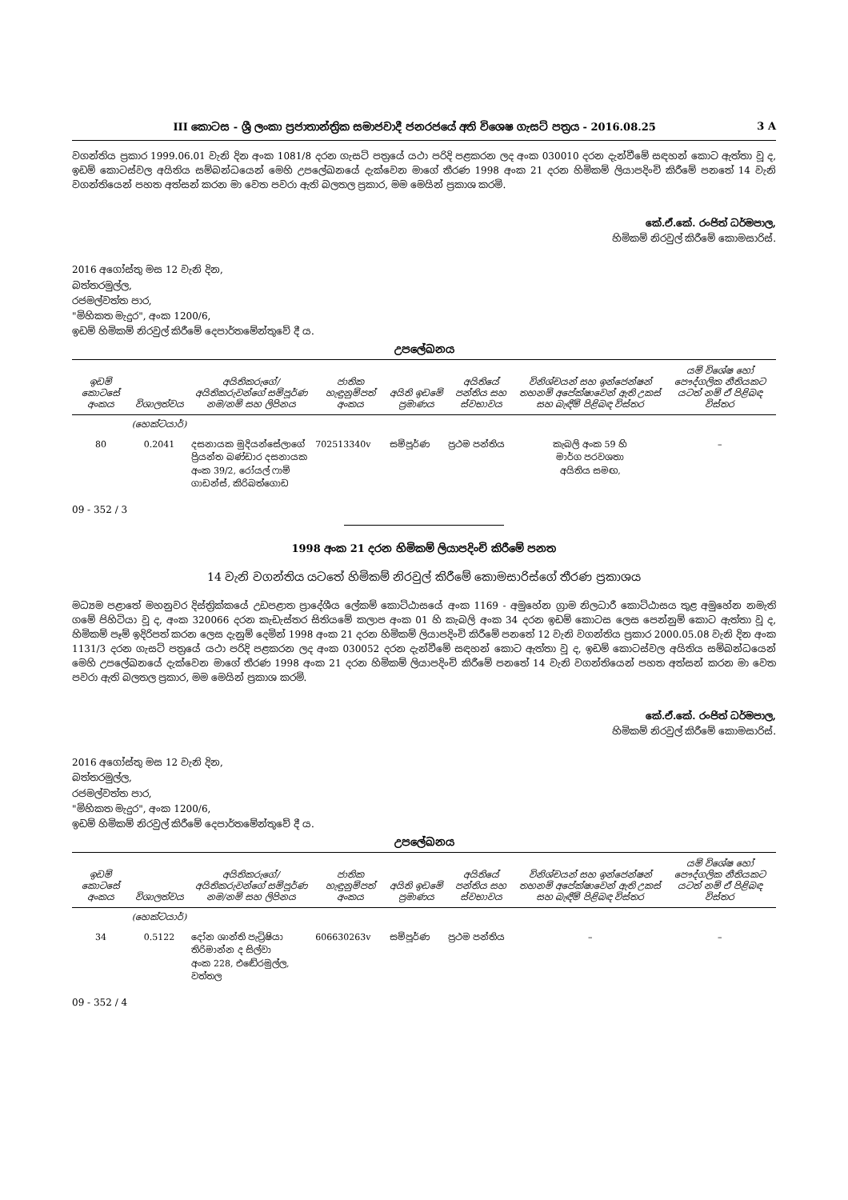III කොටස - ශ්‍රී ලංකා ප්‍රජාතාන්ත්‍රික සමාජවාදී ජනරජයේ අති විශෙෂ ගැසට් පත්‍රය - 2016.08.25 3 A
වගන්තිය ප්‍රකාර 1999.06.01 වැනි දින අංක 1081/8 දරන ගැසට් පත්‍රයේ යථා පරිදි පළකරන ලද අංක 030010 දරන දැන්වීමේ සඳහන් කොට ඇත්තා වූ ද, ඉඩම් කොටස්වල අයිතිය සම්බන්ධයෙන් මෙහි උපලේඛනයේ දැක්වෙන මාගේ තීරණ 1998 අංක 21 දරන හිමිකම් ලියාපදිංචි කිරීමේ පනතේ 14 වැනි වගන්තියෙන් පහත අත්සන් කරන මා වෙත පවරා ඇති බලතල ප්‍රකාර, මම මෙයින් ප්‍රකාශ කරමි.
කේ.ඒ.කේ. රංජිත් ධර්මපාල,
හිමිකම් නිරවුල් කිරීමේ කොමසාරිස්.
2016 අගෝස්තු මස 12 වැනි දින,
බත්තරමුල්ල,
රජමල්වත්ත පාර,
"මිහිකත මැදුර", අංක 1200/6,
ඉඩම් හිමිකම් නිරවුල් කිරීමේ දෙපාර්තමේන්තුවේ දී ය.
උපලේඛනය
| ඉඩම් කොටසේ අංකය | විශාලත්වය | අයිතිකරුගේ/අයිතිකරුවන්ගේ සම්පූර්ණ නම/නම් සහ ලිපිනය | ජාතික හැඳුනුම්පත් අංකය | අයිති ඉඩමේ ප්‍රමාණය | අයිතියේ පන්තිය සහ ස්වභාවය | විනිශ්චයන් සහ ඉන්ජෙන්ෂන් තහනම් අපේක්ෂාවෙන් ඇති උකස් සහ බැඳීම් පිළිබඳ විස්තර | යම් විශේෂ හෝ පෞද්ගලික නීතියකට යටත් නම් ඒ පිළිබඳ විස්තර |
| --- | --- | --- | --- | --- | --- | --- | --- |
| | (හෙක්ටයාර්) | | | | | | |
| 80 | 0.2041 | දසනායක මුදියන්සේලාගේ ප්‍රියන්ත බණ්ඩාර දසනායක අංක 39/2, රෝයල් ෆාම් ගාඩන්ස්, කිරිබත්ගොඩ | 702513340v | සම්පූර්ණ | ප්‍රථම පන්තිය | කැබලි අංක 59 හි මාර්ග පරවශතා අයිතිය සමඟ, | – |
09 - 352 / 3
1998 අංක 21 දරන හිමිකම් ලියාපදිංචි කිරීමේ පනත
14 වැනි වගන්තිය යටතේ හිමිකම් නිරවුල් කිරීමේ කොමසාරිස්ගේ තීරණ ප්‍රකාශය
මධ්‍යම පළාතේ මහනුවර දිස්ත්‍රික්කයේ උඩපළාත ප්‍රාදේශීය ලේකම් කොට්ඨාසයේ අංක 1169 - අමුහේන ග්‍රාම නිලධාරී කොට්ඨාසය තුළ අමුහේන නමැති ගමේ පිහිටියා වූ ද, අංක 320066 දරන කැඩැස්තර සිතියමේ කලාප අංක 01 හි කැබලි අංක 34 දරන ඉඩම් කොටස ලෙස පෙන්නුම් කොට ඇත්තා වූ ද, හිමිකම් පෑම් ඉදිරිපත් කරන ලෙස දැනුම් දෙමින් 1998 අංක 21 දරන හිමිකම් ලියාපදිංචි කිරීමේ පනතේ 12 වැනි වගන්තිය ප්‍රකාර 2000.05.08 වැනි දින අංක 1131/3 දරන ගැසට් පත්‍රයේ යථා පරිදි පළකරන ලද අංක 030052 දරන දැන්වීමේ සඳහන් කොට ඇත්තා වූ ද, ඉඩම් කොටස්වල අයිතිය සම්බන්ධයෙන් මෙහි උපලේඛනයේ දැක්වෙන මාගේ තීරණ 1998 අංක 21 දරන හිමිකම් ලියාපදිංචි කිරීමේ පනතේ 14 වැනි වගන්තියෙන් පහත අත්සන් කරන මා වෙත පවරා ඇති බලතල ප්‍රකාර, මම මෙයින් ප්‍රකාශ කරමි.
කේ.ඒ.කේ. රංජිත් ධර්මපාල,
හිමිකම් නිරවුල් කිරීමේ කොමසාරිස්.
2016 අගෝස්තු මස 12 වැනි දින,
බත්තරමුල්ල,
රජමල්වත්ත පාර,
"මිහිකත මැදුර", අංක 1200/6,
ඉඩම් හිමිකම් නිරවුල් කිරීමේ දෙපාර්තමේන්තුවේ දී ය.
උපලේඛනය
| ඉඩම් කොටසේ අංකය | විශාලත්වය | අයිතිකරුගේ/අයිතිකරුවන්ගේ සම්පූර්ණ නම/නම් සහ ලිපිනය | ජාතික හැඳුනුම්පත් අංකය | අයිති ඉඩමේ ප්‍රමාණය | අයිතියේ පන්තිය සහ ස්වභාවය | විනිශ්චයන් සහ ඉන්ජෙන්ෂන් තහනම් අපේක්ෂාවෙන් ඇති උකස් සහ බැඳීම් පිළිබඳ විස්තර | යම් විශේෂ හෝ පෞද්ගලික නීතියකට යටත් නම් ඒ පිළිබඳ විස්තර |
| --- | --- | --- | --- | --- | --- | --- | --- |
| | (හෙක්ටයාර්) | | | | | | |
| 34 | 0.5122 | දෝන ශාන්ති පැට්‍රිෂියා තිරිමාන්න ද සිල්වා අංක 228, එඬේරමුල්ල, වත්තල | 606630263v | සම්පූර්ණ | ප්‍රථම පන්තිය | – | – |
09 - 352 / 4